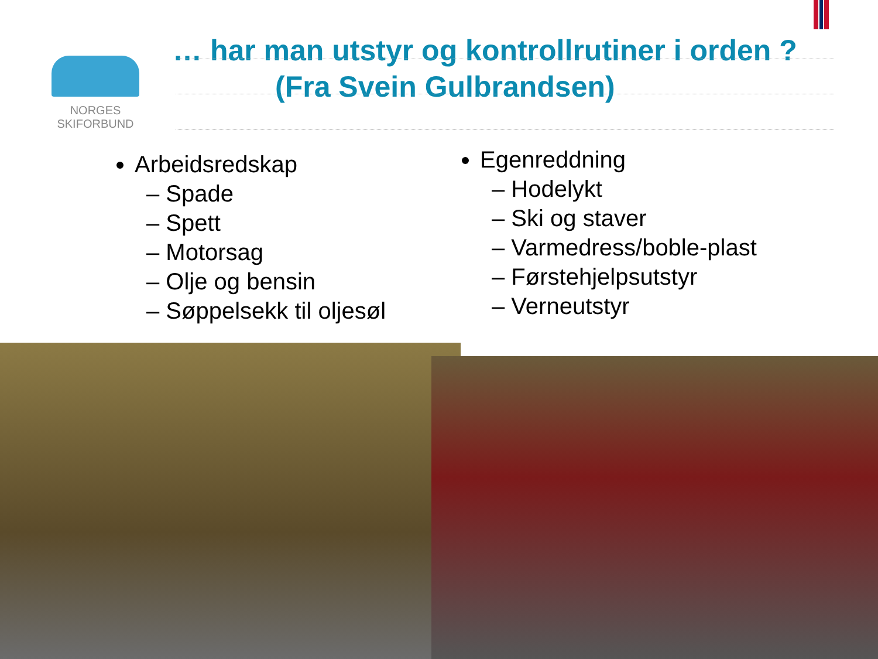NORGES
SKIFORBUND
… har man utstyr og kontrollrutiner i orden ?
(Fra Svein Gulbrandsen)
Arbeidsredskap
– Spade
– Spett
– Motorsag
– Olje og bensin
– Søppelsekk til oljesøl
Egenreddning
– Hodelykt
– Ski og staver
– Varmedress/boble-plast
– Førstehjelpsutstyr
– Verneutstyr